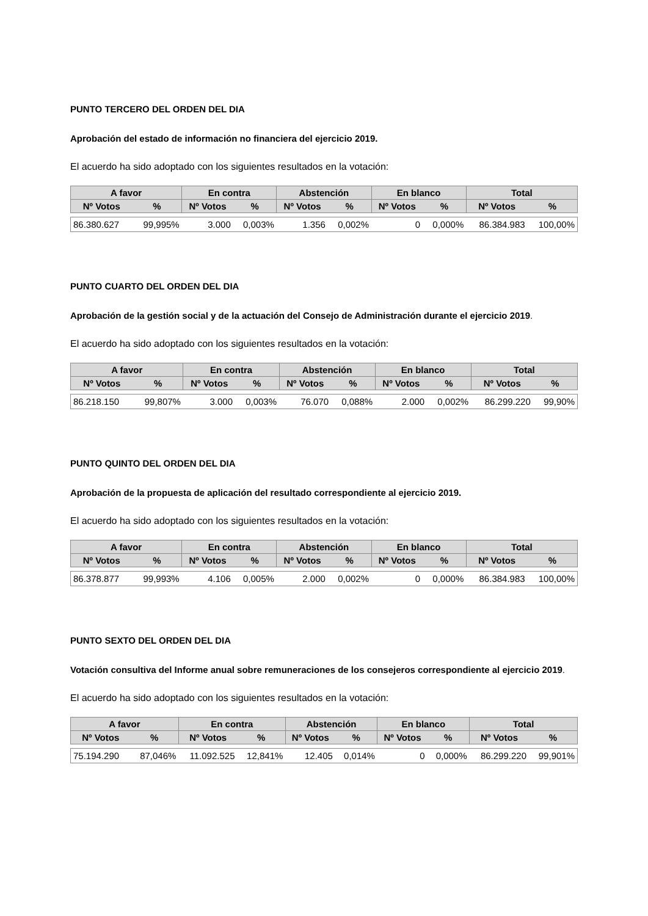PUNTO TERCERO DEL ORDEN DEL DIA
Aprobación del estado de información no financiera del ejercicio 2019.
El acuerdo ha sido adoptado con los siguientes resultados en la votación:
| A favor | | En contra | | Abstención | | En blanco | | Total | |
| --- | --- | --- | --- | --- | --- | --- | --- | --- | --- |
| Nº Votos | % | Nº Votos | % | Nº Votos | % | Nº Votos | % | Nº Votos | % |
| 86.380.627 | 99,995% | 3.000 | 0,003% | 1.356 | 0,002% | 0 | 0,000% | 86.384.983 | 100,00% |
PUNTO CUARTO DEL ORDEN DEL DIA
Aprobación de la gestión social y de la actuación del Consejo de Administración durante el ejercicio 2019.
El acuerdo ha sido adoptado con los siguientes resultados en la votación:
| A favor | | En contra | | Abstención | | En blanco | | Total | |
| --- | --- | --- | --- | --- | --- | --- | --- | --- | --- |
| Nº Votos | % | Nº Votos | % | Nº Votos | % | Nº Votos | % | Nº Votos | % |
| 86.218.150 | 99,807% | 3.000 | 0,003% | 76.070 | 0,088% | 2.000 | 0,002% | 86.299.220 | 99,90% |
PUNTO QUINTO DEL ORDEN DEL DIA
Aprobación de la propuesta de aplicación del resultado correspondiente al ejercicio 2019.
El acuerdo ha sido adoptado con los siguientes resultados en la votación:
| A favor | | En contra | | Abstención | | En blanco | | Total | |
| --- | --- | --- | --- | --- | --- | --- | --- | --- | --- |
| Nº Votos | % | Nº Votos | % | Nº Votos | % | Nº Votos | % | Nº Votos | % |
| 86.378.877 | 99,993% | 4.106 | 0,005% | 2.000 | 0,002% | 0 | 0,000% | 86.384.983 | 100,00% |
PUNTO SEXTO DEL ORDEN DEL DIA
Votación consultiva del Informe anual sobre remuneraciones de los consejeros correspondiente al ejercicio 2019.
El acuerdo ha sido adoptado con los siguientes resultados en la votación:
| A favor | | En contra | | Abstención | | En blanco | | Total | |
| --- | --- | --- | --- | --- | --- | --- | --- | --- | --- |
| Nº Votos | % | Nº Votos | % | Nº Votos | % | Nº Votos | % | Nº Votos | % |
| 75.194.290 | 87,046% | 11.092.525 | 12,841% | 12.405 | 0,014% | 0 | 0,000% | 86.299.220 | 99,901% |